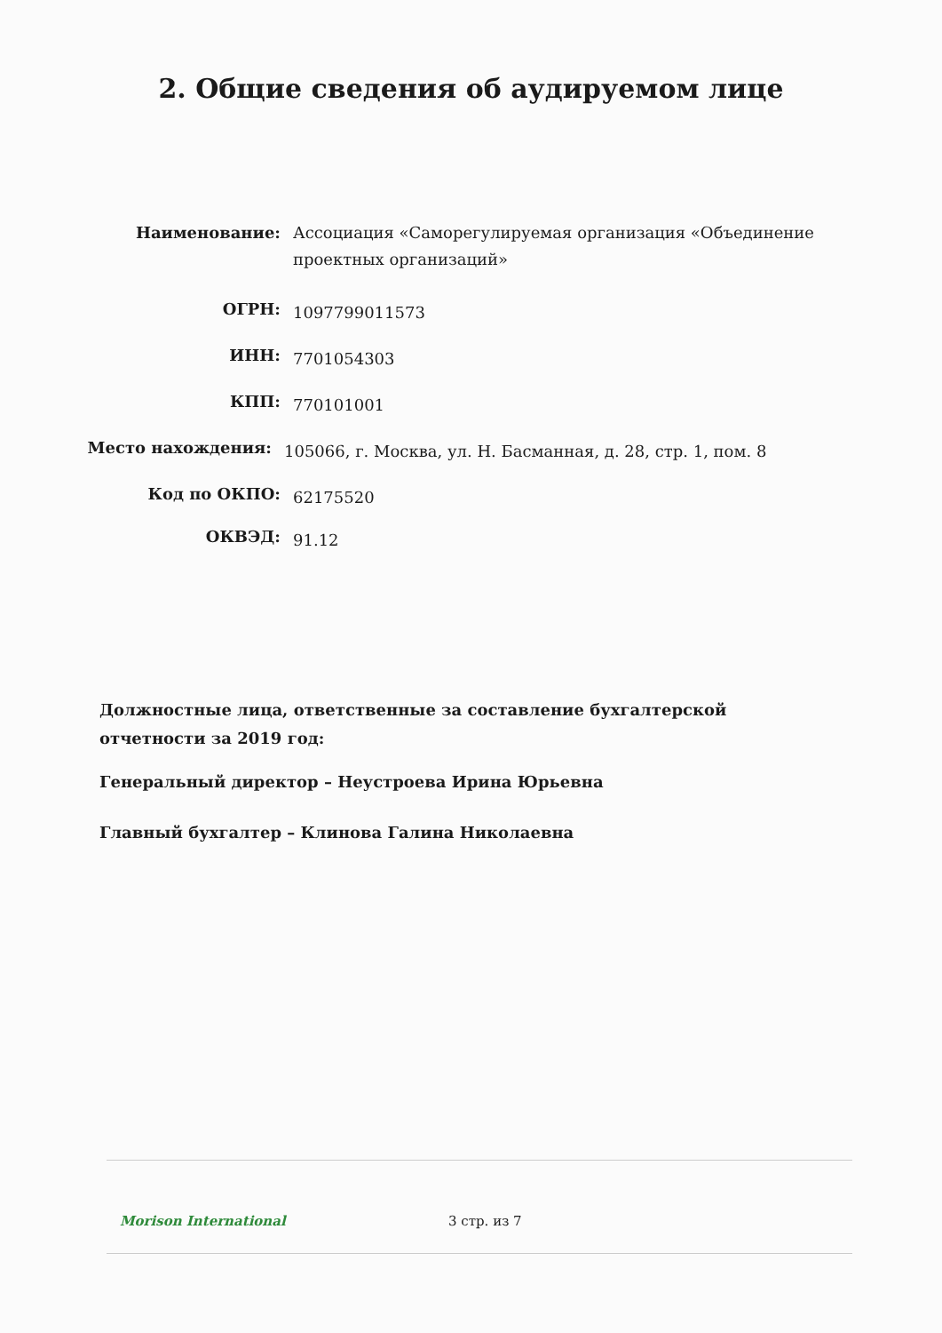2. Общие сведения об аудируемом лице
Наименование: Ассоциация «Саморегулируемая организация «Объединение проектных организаций»
ОГРН:
1097799011573
ИНН:
7701054303
КПП:
770101001
Место нахождения:
105066, г. Москва, ул. Н. Басманная, д. 28, стр. 1, пом. 8
Код по ОКПО:
62175520
ОКВЭД:
91.12
Должностные лица, ответственные за составление бухгалтерской
отчетности за 2019 год:
Генеральный директор – Неустроева Ирина Юрьевна
Главный бухгалтер – Клинова Галина Николаевна
Morison International 3 стр. из 7